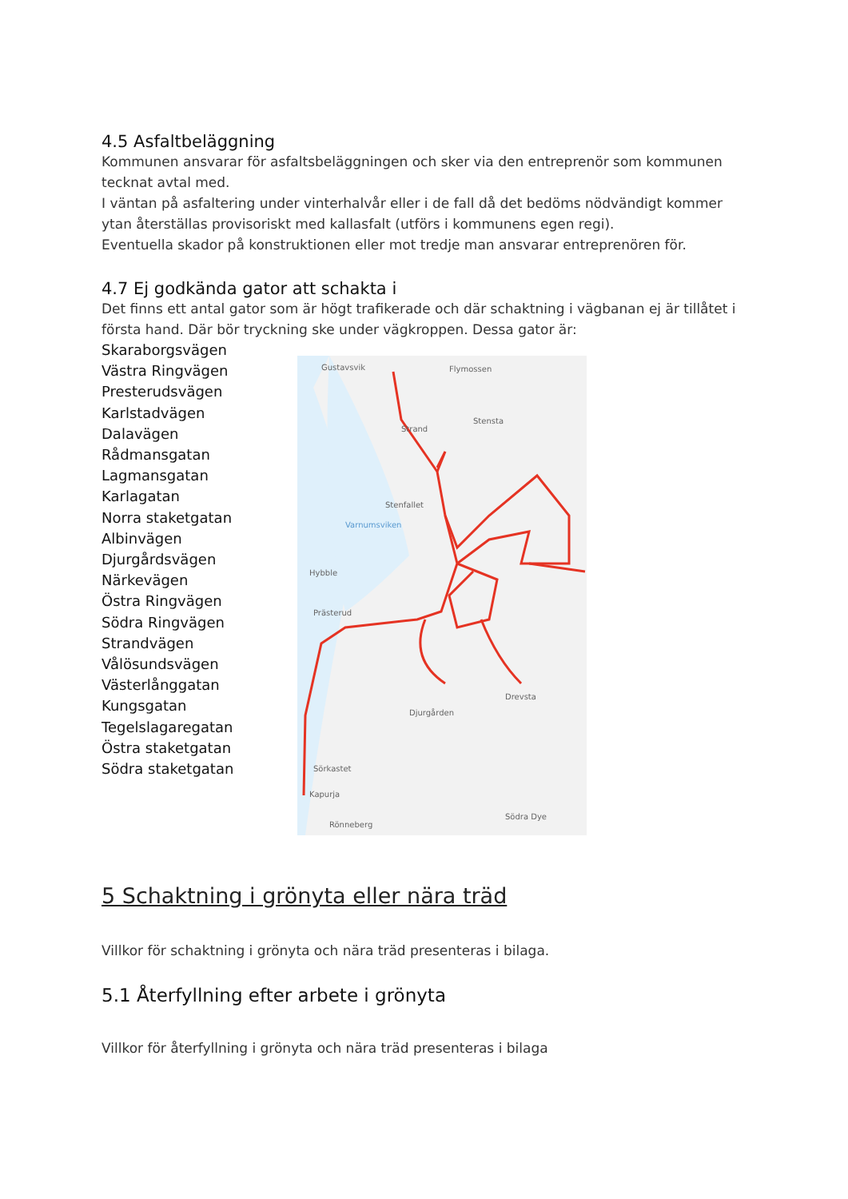4.5 Asfaltbeläggning
Kommunen ansvarar för asfaltsbeläggningen och sker via den entreprenör som kommunen tecknat avtal med.
I väntan på asfaltering under vinterhalvår eller i de fall då det bedöms nödvändigt kommer ytan återställas provisoriskt med kallasfalt (utförs i kommunens egen regi).
Eventuella skador på konstruktionen eller mot tredje man ansvarar entreprenören för.
4.7 Ej godkända gator att schakta i
Det finns ett antal gator som är högt trafikerade och där schaktning i vägbanan ej är tillåtet i första hand. Där bör tryckning ske under vägkroppen. Dessa gator är:
Skaraborgsvägen
Västra Ringvägen
Presterudsvägen
Karlstadvägen
Dalavägen
Rådmansgatan
Lagmansgatan
Karlagatan
Norra staketgatan
Albinvägen
Djurgårdsvägen
Närkevägen
Östra Ringvägen
Södra Ringvägen
Strandvägen
Vålösundsvägen
Västerlånggatan
Kungsgatan
Tegelslagaregatan
Östra staketgatan
Södra staketgatan
Gustavsvik
Flymossen
Strand
Stensta
Stenfallet
Varnumsviken
Hybble
Prästerud
Drevsta
Djurgården
Sörkastet
Kapurja
Södra Dye
Rönneberg
5 Schaktning i grönyta eller nära träd
Villkor för schaktning i grönyta och nära träd presenteras i bilaga.
5.1 Återfyllning efter arbete i grönyta
Villkor för återfyllning i grönyta och nära träd presenteras i bilaga